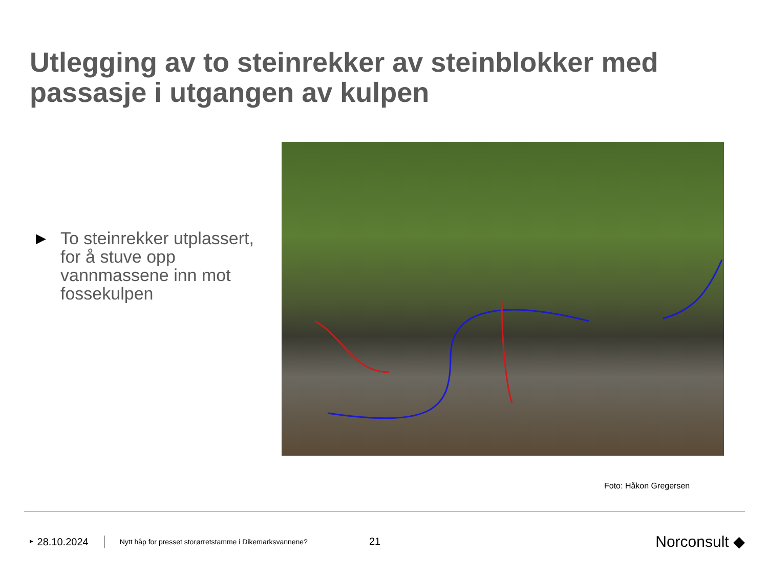Utlegging av to steinrekker av steinblokker med passasje i utgangen av kulpen
▶ To steinrekker utplassert, for å stuve opp vannmassene inn mot fossekulpen
Foto: Håkon Gregersen
‣ 28.10.2024 Nytt håp for presset storørretstamme i Dikemarksvannene? 21 Norconsult ◆